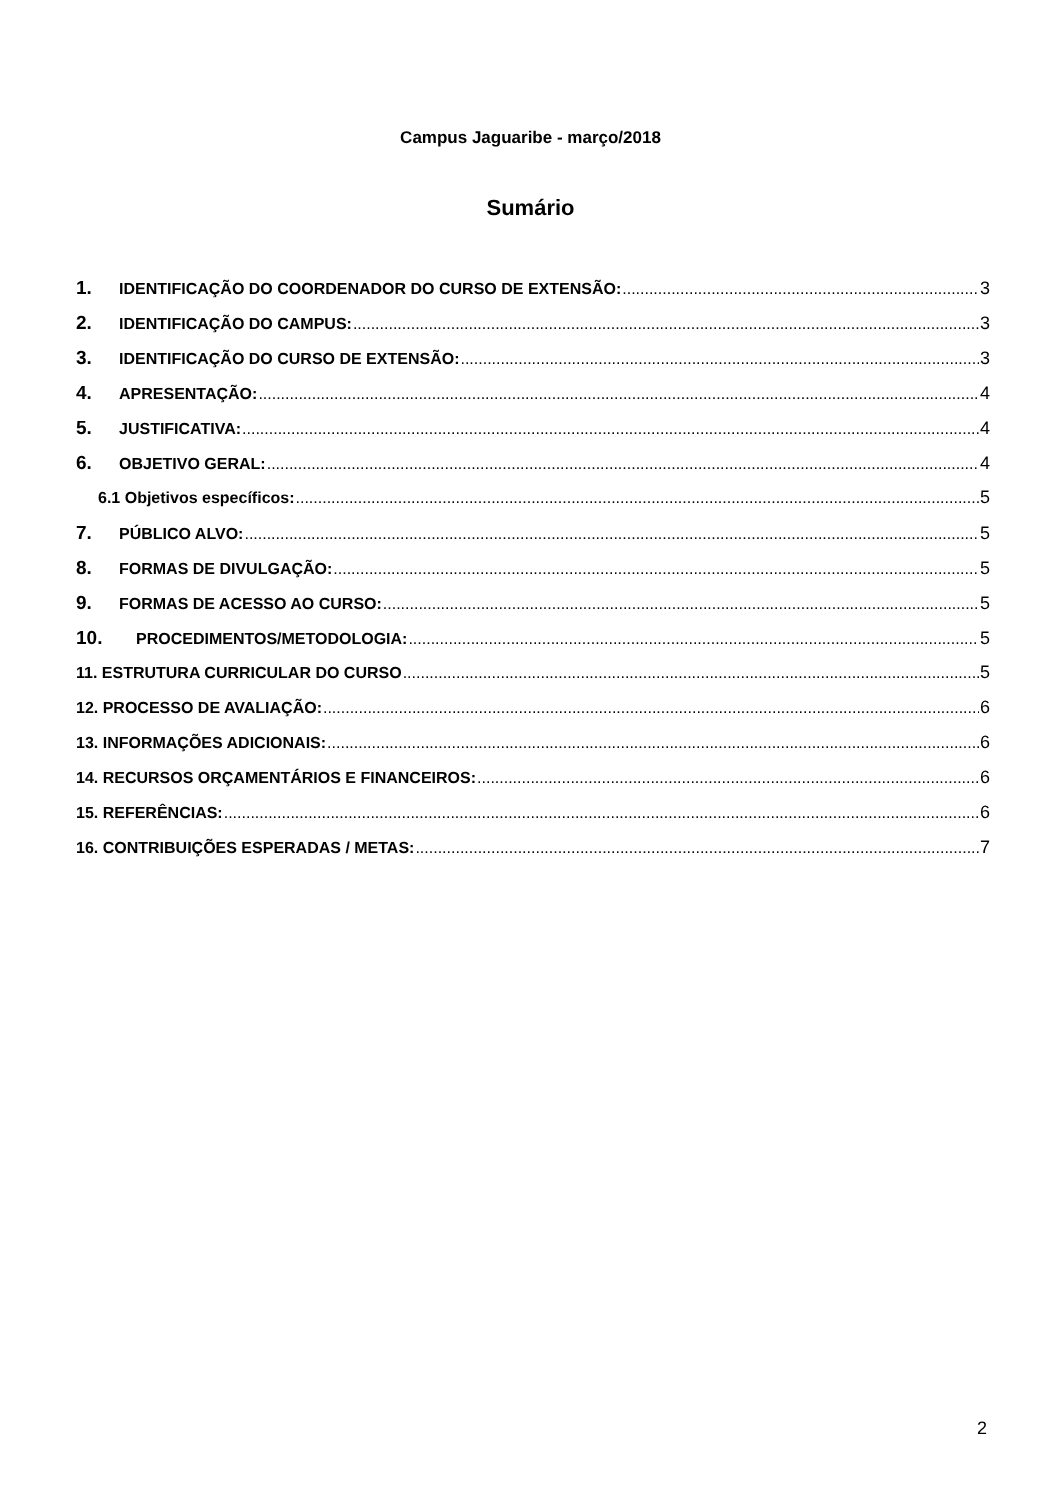Campus Jaguaribe - março/2018
Sumário
1. IDENTIFICAÇÃO DO COORDENADOR DO CURSO DE EXTENSÃO: 3
2. IDENTIFICAÇÃO DO CAMPUS: 3
3. IDENTIFICAÇÃO DO CURSO DE EXTENSÃO: 3
4. APRESENTAÇÃO: 4
5. JUSTIFICATIVA: 4
6. OBJETIVO GERAL: 4
6.1 Objetivos específicos: 5
7. PÚBLICO ALVO: 5
8. FORMAS DE DIVULGAÇÃO: 5
9. FORMAS DE ACESSO AO CURSO: 5
10. PROCEDIMENTOS/METODOLOGIA: 5
11. ESTRUTURA CURRICULAR DO CURSO 5
12. PROCESSO DE AVALIAÇÃO: 6
13. INFORMAÇÕES ADICIONAIS: 6
14. RECURSOS ORÇAMENTÁRIOS E FINANCEIROS: 6
15. REFERÊNCIAS: 6
16. CONTRIBUIÇÕES ESPERADAS / METAS: 7
2